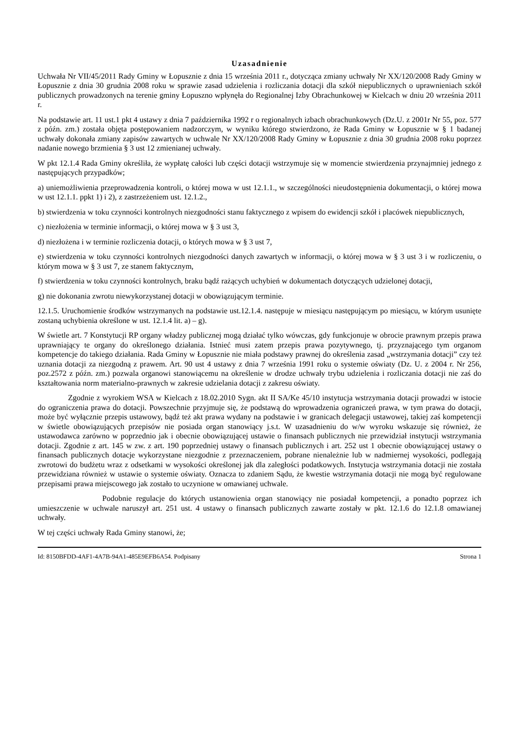Uzasadnienie
Uchwała Nr VII/45/2011 Rady Gminy w Łopusznie z dnia 15 września 2011 r., dotycząca zmiany uchwały Nr XX/120/2008 Rady Gminy w Łopusznie z dnia 30 grudnia 2008 roku w sprawie zasad udzielenia i rozliczania dotacji dla szkół niepublicznych o uprawnieniach szkół publicznych prowadzonych na terenie gminy Łopuszno wpłynęła do Regionalnej Izby Obrachunkowej w Kielcach w dniu 20 września 2011 r.
Na podstawie art. 11 ust.1 pkt 4 ustawy z dnia 7 października 1992 r o regionalnych izbach obrachunkowych (Dz.U. z 2001r Nr 55, poz. 577 z późn. zm.) została objęta postępowaniem nadzorczym, w wyniku którego stwierdzono, że Rada Gminy w Łopusznie w § 1 badanej uchwały dokonała zmiany zapisów zawartych w uchwale Nr XX/120/2008 Rady Gminy w Łopusznie z dnia 30 grudnia 2008 roku poprzez nadanie nowego brzmienia § 3 ust 12 zmienianej uchwały.
W pkt 12.1.4 Rada Gminy określiła, że wypłatę całości lub części dotacji wstrzymuje się w momencie stwierdzenia przynajmniej jednego z następujących przypadków;
a) uniemożliwienia przeprowadzenia kontroli, o której mowa w ust 12.1.1., w szczególności nieudostępnienia dokumentacji, o której mowa w ust 12.1.1. ppkt 1) i 2), z zastrzeżeniem ust. 12.1.2.,
b) stwierdzenia w toku czynności kontrolnych niezgodności stanu faktycznego z wpisem do ewidencji szkół i placówek niepublicznych,
c) niezłożenia w terminie informacji, o której mowa w § 3 ust 3,
d) niezłożena i w terminie rozliczenia dotacji, o których mowa w § 3 ust 7,
e) stwierdzenia w toku czynności kontrolnych niezgodności danych zawartych w informacji, o której mowa w § 3 ust 3 i w rozliczeniu, o którym mowa w § 3 ust 7, ze stanem faktycznym,
f) stwierdzenia w toku czynności kontrolnych, braku bądź rażących uchybień w dokumentach dotyczących udzielonej dotacji,
g) nie dokonania zwrotu niewykorzystanej dotacji w obowiązującym terminie.
12.1.5. Uruchomienie środków wstrzymanych na podstawie ust.12.1.4. następuje w miesiącu następującym po miesiącu, w którym usunięte zostaną uchybienia określone w ust. 12.1.4 lit. a) – g).
W świetle art. 7 Konstytucji RP organy władzy publicznej mogą działać tylko wówczas, gdy funkcjonuje w obrocie prawnym przepis prawa uprawniający te organy do określonego działania. Istnieć musi zatem przepis prawa pozytywnego, tj. przyznającego tym organom kompetencje do takiego działania. Rada Gminy w Łopusznie nie miała podstawy prawnej do określenia zasad „wstrzymania dotacji” czy też uznania dotacji za niezgodną z prawem. Art. 90 ust 4 ustawy z dnia 7 września 1991 roku o systemie oświaty (Dz. U. z 2004 r. Nr 256, poz.2572 z późn. zm.) pozwala organowi stanowiącemu na określenie w drodze uchwały trybu udzielenia i rozliczania dotacji nie zaś do kształtowania norm materialno-prawnych w zakresie udzielania dotacji z zakresu oświaty.
Zgodnie z wyrokiem WSA w Kielcach z 18.02.2010 Sygn. akt II SA/Ke 45/10 instytucja wstrzymania dotacji prowadzi w istocie do ograniczenia prawa do dotacji. Powszechnie przyjmuje się, że podstawą do wprowadzenia ograniczeń prawa, w tym prawa do dotacji, może być wyłącznie przepis ustawowy, bądź też akt prawa wydany na podstawie i w granicach delegacji ustawowej, takiej zaś kompetencji w świetle obowiązujących przepisów nie posiada organ stanowiący j.s.t. W uzasadnieniu do w/w wyroku wskazuje się również, że ustawodawca zarówno w poprzednio jak i obecnie obowiązującej ustawie o finansach publicznych nie przewidział instytucji wstrzymania dotacji. Zgodnie z art. 145 w zw. z art. 190 poprzedniej ustawy o finansach publicznych i art. 252 ust 1 obecnie obowiązującej ustawy o finansach publicznych dotacje wykorzystane niezgodnie z przeznaczeniem, pobrane nienależnie lub w nadmiernej wysokości, podlegają zwrotowi do budżetu wraz z odsetkami w wysokości określonej jak dla zaległości podatkowych. Instytucja wstrzymania dotacji nie została przewidziana również w ustawie o systemie oświaty. Oznacza to zdaniem Sądu, że kwestie wstrzymania dotacji nie mogą być regulowane przepisami prawa miejscowego jak zostało to uczynione w omawianej uchwale.
Podobnie regulacje do których ustanowienia organ stanowiący nie posiadał kompetencji, a ponadto poprzez ich umieszczenie w uchwale naruszył art. 251 ust. 4 ustawy o finansach publicznych zawarte zostały w pkt. 12.1.6 do 12.1.8 omawianej uchwały.
W tej części uchwały Rada Gminy stanowi, że;
Id: 8150BFDD-4AF1-4A7B-94A1-485E9EFB6A54. Podpisany Strona 1